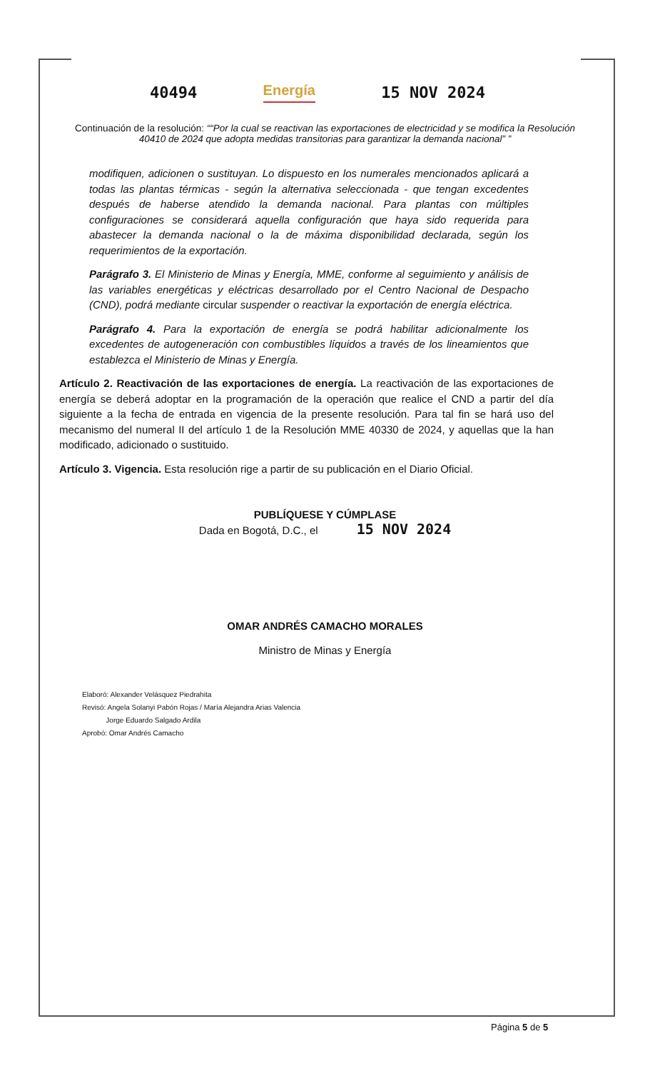40494 Energía 15 NOV 2024
Continuación de la resolución: ““Por la cual se reactivan las exportaciones de electricidad y se modifica la Resolución 40410 de 2024 que adopta medidas transitorias para garantizar la demanda nacional” ”
modifiquen, adicionen o sustituyan. Lo dispuesto en los numerales mencionados aplicará a todas las plantas térmicas - según la alternativa seleccionada - que tengan excedentes después de haberse atendido la demanda nacional. Para plantas con múltiples configuraciones se considerará aquella configuración que haya sido requerida para abastecer la demanda nacional o la de máxima disponibilidad declarada, según los requerimientos de la exportación.
Parágrafo 3. El Ministerio de Minas y Energía, MME, conforme al seguimiento y análisis de las variables energéticas y eléctricas desarrollado por el Centro Nacional de Despacho (CND), podrá mediante circular suspender o reactivar la exportación de energía eléctrica.
Parágrafo 4. Para la exportación de energía se podrá habilitar adicionalmente los excedentes de autogeneración con combustibles líquidos a través de los lineamientos que establezca el Ministerio de Minas y Energía.
Artículo 2. Reactivación de las exportaciones de energía. La reactivación de las exportaciones de energía se deberá adoptar en la programación de la operación que realice el CND a partir del día siguiente a la fecha de entrada en vigencia de la presente resolución. Para tal fin se hará uso del mecanismo del numeral II del artículo 1 de la Resolución MME 40330 de 2024, y aquellas que la han modificado, adicionado o sustituido.
Artículo 3. Vigencia. Esta resolución rige a partir de su publicación en el Diario Oficial.
PUBLÍQUESE Y CÚMPLASE
Dada en Bogotá, D.C., el 15 NOV 2024
OMAR ANDRÉS CAMACHO MORALES
Ministro de Minas y Energía
Elaboró: Alexander Velásquez Piedrahita
Revisó: Angela Solanyi Pabón Rojas / María Alejandra Arias Valencia
Jorge Eduardo Salgado Ardila
Aprobó: Omar Andrés Camacho
Página 5 de 5